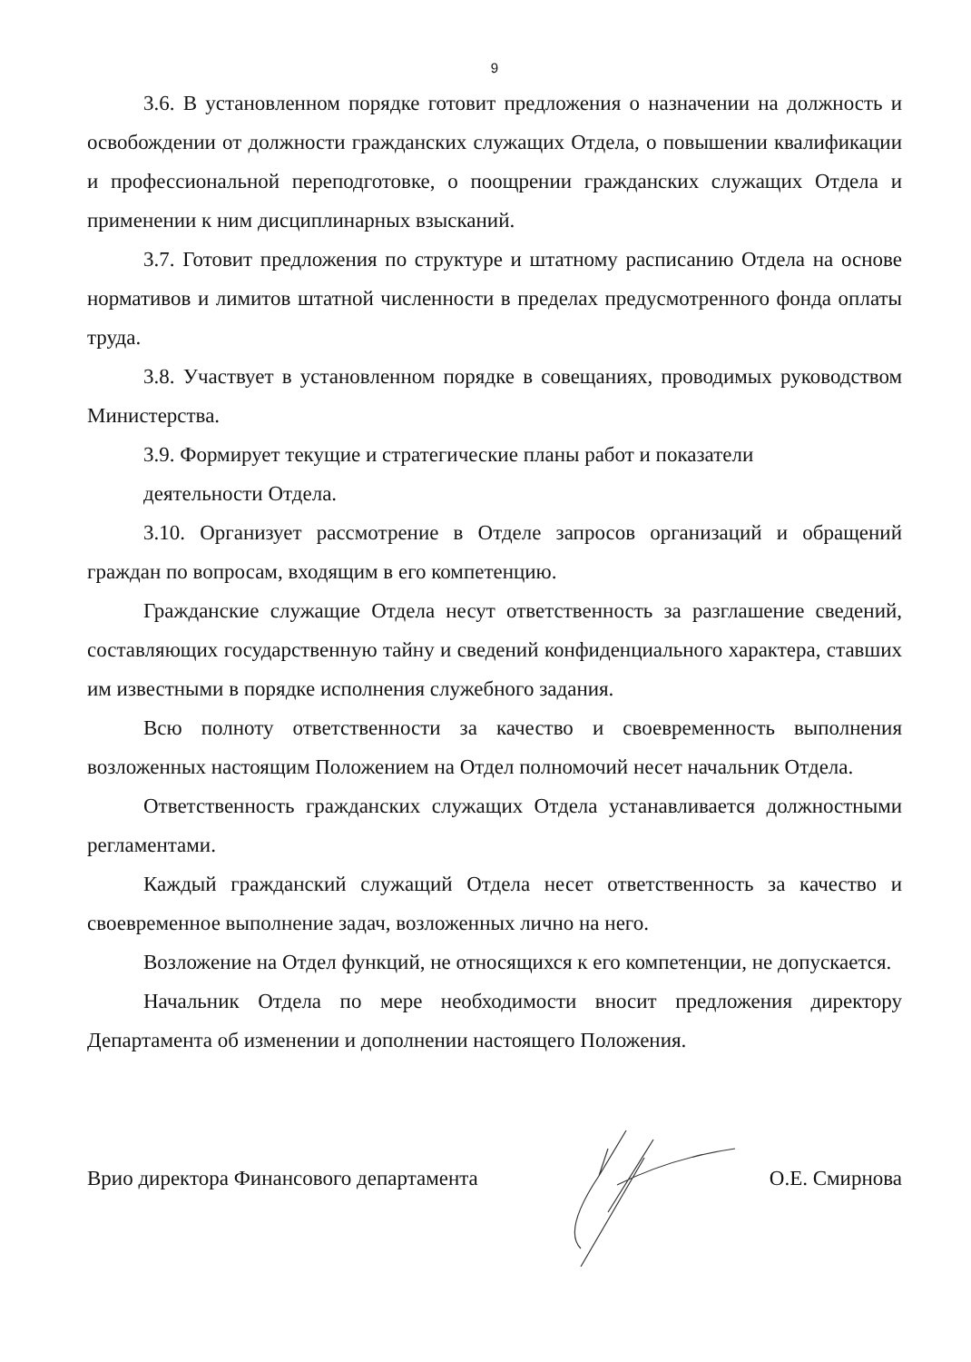9
3.6. В установленном порядке готовит предложения о назначении на должность и освобождении от должности гражданских служащих Отдела, о повышении квалификации и профессиональной переподготовке, о поощрении гражданских служащих Отдела и применении к ним дисциплинарных взысканий.
3.7. Готовит предложения по структуре и штатному расписанию Отдела на основе нормативов и лимитов штатной численности в пределах предусмотренного фонда оплаты труда.
3.8. Участвует в установленном порядке в совещаниях, проводимых руководством Министерства.
3.9. Формирует текущие и стратегические планы работ и показатели
деятельности Отдела.
3.10. Организует рассмотрение в Отделе запросов организаций и обращений граждан по вопросам, входящим в его компетенцию.
Гражданские служащие Отдела несут ответственность за разглашение сведений, составляющих государственную тайну и сведений конфиденциального характера, ставших им известными в порядке исполнения служебного задания.
Всю полноту ответственности за качество и своевременность выполнения возложенных настоящим Положением на Отдел полномочий несет начальник Отдела.
Ответственность гражданских служащих Отдела устанавливается должностными регламентами.
Каждый гражданский служащий Отдела несет ответственность за качество и своевременное выполнение задач, возложенных лично на него.
Возложение на Отдел функций, не относящихся к его компетенции, не допускается.
Начальник Отдела по мере необходимости вносит предложения директору Департамента об изменении и дополнении настоящего Положения.
Врио директора Финансового департамента О.Е. Смирнова